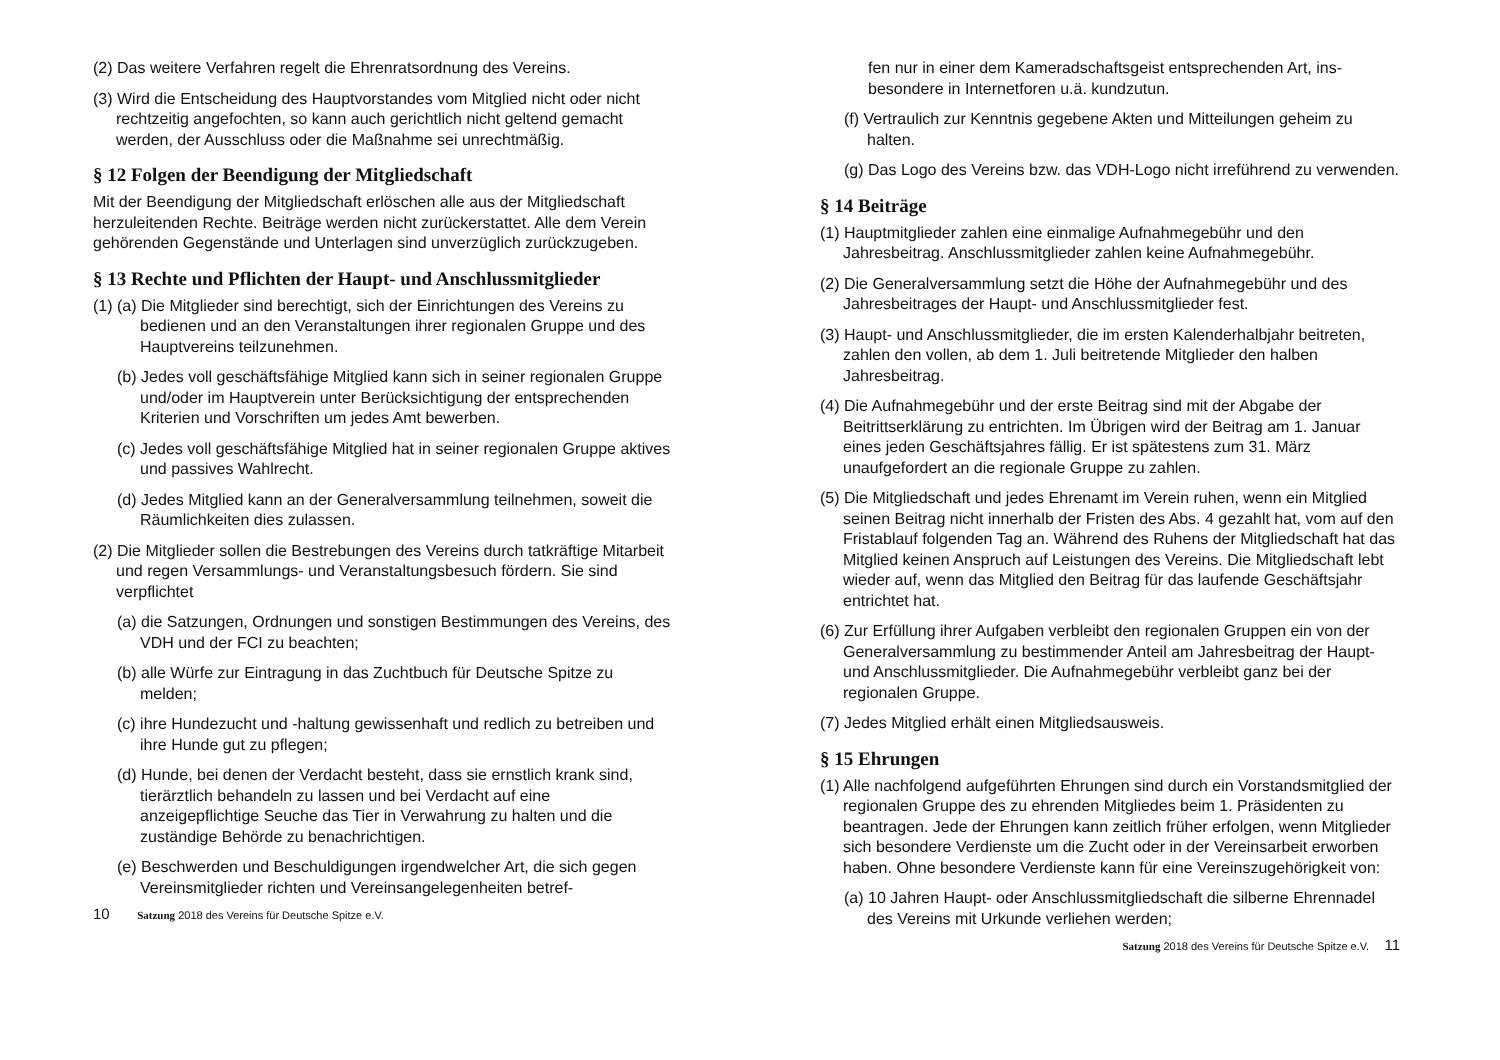(2) Das weitere Verfahren regelt die Ehrenratsordnung des Vereins.
(3) Wird die Entscheidung des Hauptvorstandes vom Mitglied nicht oder nicht rechtzeitig angefochten, so kann auch gerichtlich nicht geltend gemacht werden, der Ausschluss oder die Maßnahme sei unrecht­mäßig.
§ 12 Folgen der Beendigung der Mitgliedschaft
Mit der Beendigung der Mitgliedschaft erlöschen alle aus der Mitgliedschaft herzuleitenden Rechte. Beiträge werden nicht zurückerstat­tet. Alle dem Verein gehörenden Gegenstände und Unterlagen sind unver­züglich zurückzugeben.
§ 13 Rechte und Pflichten der Haupt- und Anschlussmitglieder
(1) (a) Die Mitglieder sind berechtigt, sich der Einrichtungen des Vereins zu bedienen und an den Veranstaltungen ihrer regionalen Gruppe und des Hauptvereins teilzunehmen.
(b) Jedes voll geschäftsfähige Mitglied kann sich in seiner regionalen Gruppe und/oder im Hauptverein unter Berücksichtigung der ent­sprechenden Kriterien und Vorschriften um jedes Amt bewerben.
(c) Jedes voll geschäftsfähige Mitglied hat in seiner regionalen Gruppe aktives und passives Wahlrecht.
(d) Jedes Mitglied kann an der Generalversammlung teilnehmen, soweit die Räumlichkeiten dies zulassen.
(2) Die Mitglieder sollen die Bestrebungen des Vereins durch tatkräftige Mitarbeit und regen Versammlungs- und Veranstaltungsbesuch fördern. Sie sind verpflichtet
(a) die Satzungen, Ordnungen und sonstigen Bestimmungen des Vereins, des VDH und der FCI zu beachten;
(b) alle Würfe zur Eintragung in das Zuchtbuch für Deutsche Spitze zu melden;
(c) ihre Hundezucht und -haltung gewissenhaft und redlich zu betreiben und ihre Hunde gut zu pflegen;
(d) Hunde, bei denen der Verdacht besteht, dass sie ernstlich krank sind, tierärztlich behandeln zu lassen und bei Verdacht auf eine anzeigepflichtige Seuche das Tier in Verwahrung zu halten und die zuständige Behörde zu benachrichtigen.
(e) Beschwerden und Beschuldigungen irgendwelcher Art, die sich gegen Vereinsmitglieder richten und Vereinsangelegenheiten betref-
10 Satzung 2018 des Vereins für Deutsche Spitze e.V.
fen nur in einer dem Kameradschaftsgeist entsprechenden Art, ins­besondere in Internetforen u.ä. kundzutun.
(f) Vertraulich zur Kenntnis gegebene Akten und Mitteilungen geheim zu halten.
(g) Das Logo des Vereins bzw. das VDH-Logo nicht irreführend zu verwenden.
§ 14 Beiträge
(1) Hauptmitglieder zahlen eine einmalige Aufnahmegebühr und den Jahresbeitrag. Anschlussmitglieder zahlen keine Aufnahmegebühr.
(2) Die Generalversammlung setzt die Höhe der Aufnahmegebühr und des Jahresbeitrages der Haupt- und Anschlussmitglieder fest.
(3) Haupt- und Anschlussmitglieder, die im ersten Kalenderhalbjahr beitre­ten, zahlen den vollen, ab dem 1. Juli beitretende Mitglieder den halben Jahresbeitrag.
(4) Die Aufnahmegebühr und der erste Beitrag sind mit der Abgabe der Beitrittserklärung zu entrichten. Im Übrigen wird der Beitrag am 1. Januar eines jeden Geschäftsjahres fällig. Er ist spätestens zum 31. März unaufgefordert an die regionale Gruppe zu zahlen.
(5) Die Mitgliedschaft und jedes Ehrenamt im Verein ruhen, wenn ein Mitglied seinen Beitrag nicht innerhalb der Fristen des Abs. 4 gezahlt hat, vom auf den Fristablauf folgenden Tag an. Während des Ruhens der Mitgliedschaft hat das Mitglied keinen Anspruch auf Leistungen des Vereins. Die Mitgliedschaft lebt wieder auf, wenn das Mitglied den Beitrag für das laufende Geschäftsjahr entrichtet hat.
(6) Zur Erfüllung ihrer Aufgaben verbleibt den regionalen Gruppen ein von der Generalversammlung zu bestimmender Anteil am Jahresbeitrag der Haupt- und Anschlussmitglieder. Die Aufnahmegebühr verbleibt ganz bei der regionalen Gruppe.
(7) Jedes Mitglied erhält einen Mitgliedsausweis.
§ 15 Ehrungen
(1) Alle nachfolgend aufgeführten Ehrungen sind durch ein Vorstands­mitglied der regionalen Gruppe des zu ehrenden Mitgliedes beim 1. Präsidenten zu beantragen. Jede der Ehrungen kann zeitlich früher erfolgen, wenn Mitglieder sich besondere Verdienste um die Zucht oder in der Vereinsarbeit erworben haben. Ohne besondere Verdienste kann für eine Vereinszugehörigkeit von:
(a) 10 Jahren Haupt- oder Anschlussmitgliedschaft die silberne Ehrennadel des Vereins mit Urkunde verliehen werden;
Satzung 2018 des Vereins für Deutsche Spitze e.V. 11